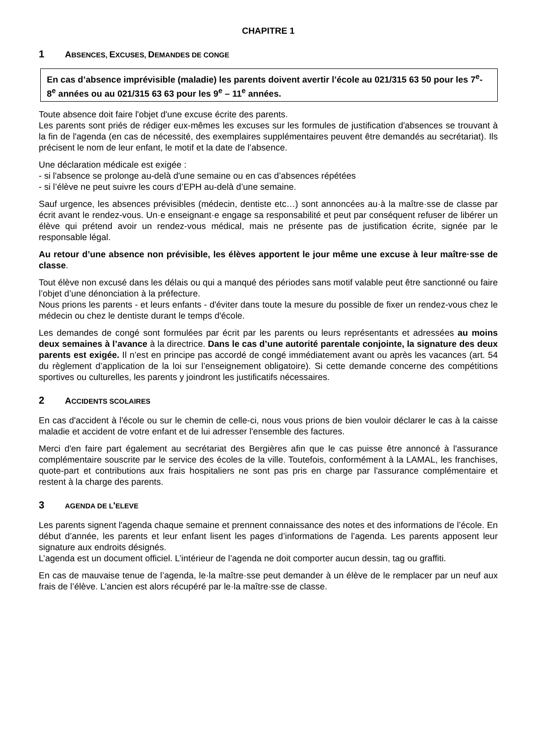CHAPITRE 1
1 ABSENCES, EXCUSES, DEMANDES DE CONGE
En cas d’absence imprévisible (maladie) les parents doivent avertir l’école au 021/315 63 50 pour les 7<sup>e</sup>- 8<sup>e</sup> années ou au 021/315 63 63 pour les 9<sup>e</sup> – 11<sup>e</sup> années.
Toute absence doit faire l'objet d'une excuse écrite des parents.
Les parents sont priés de rédiger eux-mêmes les excuses sur les formules de justification d'absences se trouvant à la fin de l'agenda (en cas de nécessité, des exemplaires supplémentaires peuvent être demandés au secrétariat). Ils précisent le nom de leur enfant, le motif et la date de l’absence.
Une déclaration médicale est exigée :
- si l'absence se prolonge au-delà d'une semaine ou en cas d’absences répétées
- si l’élève ne peut suivre les cours d’EPH au-delà d’une semaine.
Sauf urgence, les absences prévisibles (médecin, dentiste etc…) sont annoncées au·à la maître·sse de classe par écrit avant le rendez-vous. Un·e enseignant·e engage sa responsabilité et peut par conséquent refuser de libérer un élève qui prétend avoir un rendez-vous médical, mais ne présente pas de justification écrite, signée par le responsable légal.
Au retour d’une absence non prévisible, les élèves apportent le jour même une excuse à leur maître·sse de classe.
Tout élève non excusé dans les délais ou qui a manqué des périodes sans motif valable peut être sanctionné ou faire l’objet d’une dénonciation à la préfecture.
Nous prions les parents - et leurs enfants - d'éviter dans toute la mesure du possible de fixer un rendez-vous chez le médecin ou chez le dentiste durant le temps d'école.
Les demandes de congé sont formulées par écrit par les parents ou leurs représentants et adressées au moins deux semaines à l’avance à la directrice. Dans le cas d’une autorité parentale conjointe, la signature des deux parents est exigée. Il n’est en principe pas accordé de congé immédiatement avant ou après les vacances (art. 54 du règlement d’application de la loi sur l’enseignement obligatoire). Si cette demande concerne des compétitions sportives ou culturelles, les parents y joindront les justificatifs nécessaires.
2 ACCIDENTS SCOLAIRES
En cas d'accident à l'école ou sur le chemin de celle-ci, nous vous prions de bien vouloir déclarer le cas à la caisse maladie et accident de votre enfant et de lui adresser l'ensemble des factures.
Merci d'en faire part également au secrétariat des Bergières afin que le cas puisse être annoncé à l'assurance complémentaire souscrite par le service des écoles de la ville. Toutefois, conformément à la LAMAL, les franchises, quote-part et contributions aux frais hospitaliers ne sont pas pris en charge par l'assurance complémentaire et restent à la charge des parents.
3 AGENDA DE L'ELEVE
Les parents signent l'agenda chaque semaine et prennent connaissance des notes et des informations de l’école. En début d’année, les parents et leur enfant lisent les pages d’informations de l’agenda. Les parents apposent leur signature aux endroits désignés.
L’agenda est un document officiel. L’intérieur de l’agenda ne doit comporter aucun dessin, tag ou graffiti.
En cas de mauvaise tenue de l’agenda, le·la maître·sse peut demander à un élève de le remplacer par un neuf aux frais de l’élève. L’ancien est alors récupéré par le·la maître·sse de classe.